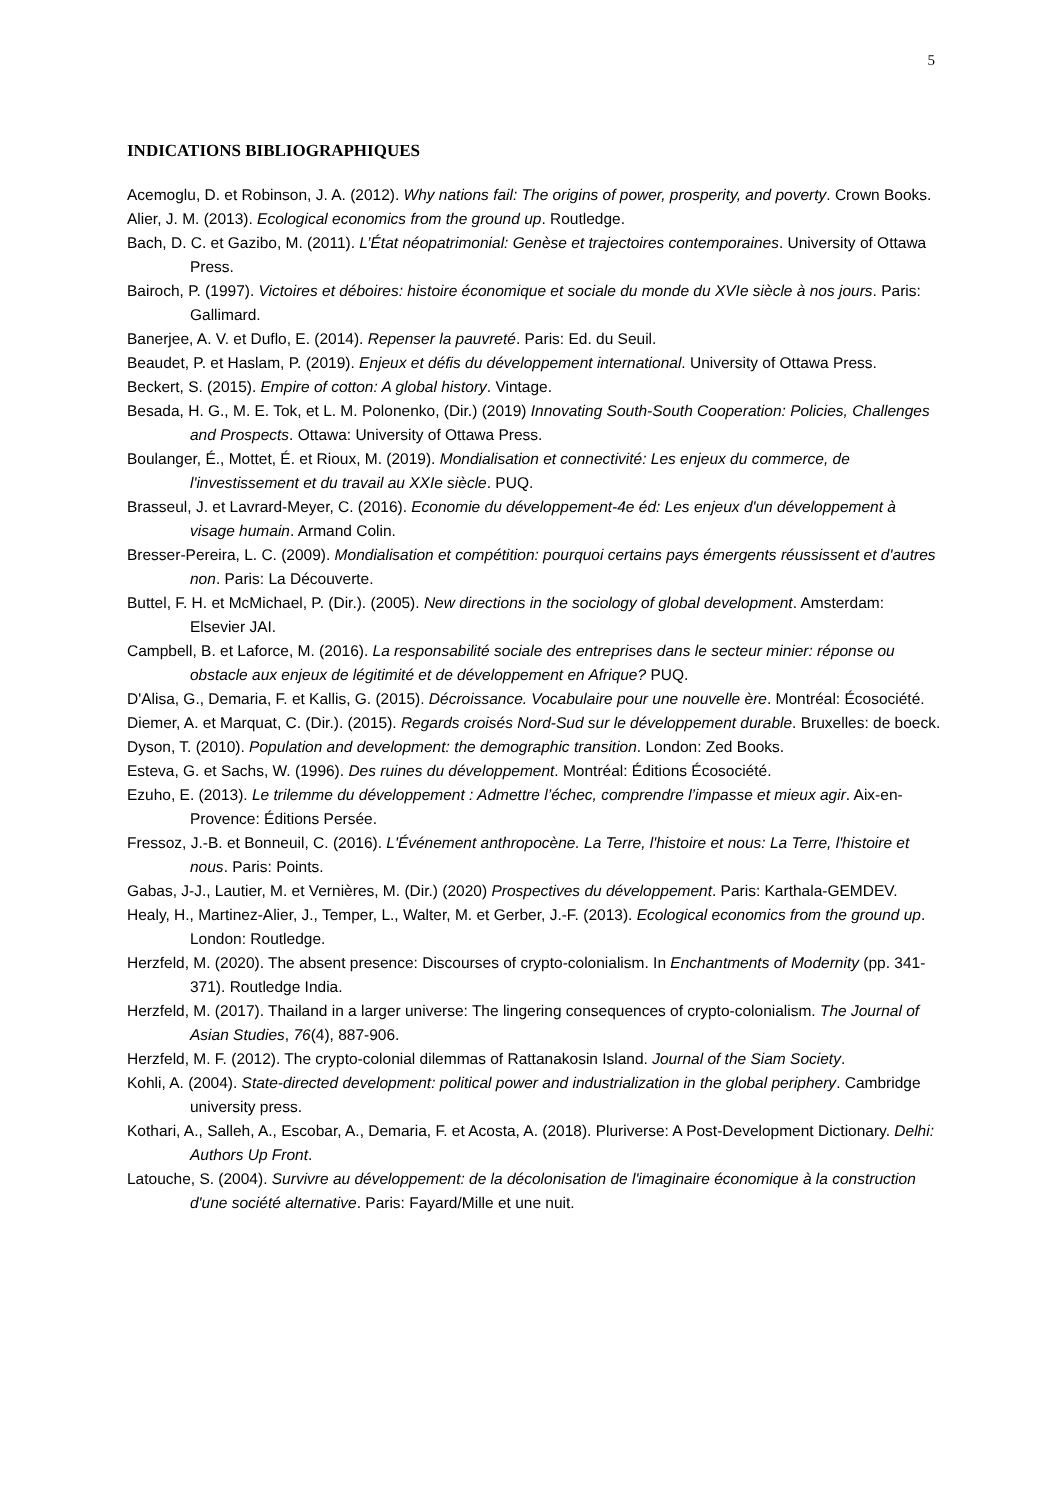5
INDICATIONS BIBLIOGRAPHIQUES
Acemoglu, D. et Robinson, J. A. (2012). Why nations fail: The origins of power, prosperity, and poverty. Crown Books.
Alier, J. M. (2013). Ecological economics from the ground up. Routledge.
Bach, D. C. et Gazibo, M. (2011). L’État néopatrimonial: Genèse et trajectoires contemporaines. University of Ottawa Press.
Bairoch, P. (1997). Victoires et déboires: histoire économique et sociale du monde du XVIe siècle à nos jours. Paris: Gallimard.
Banerjee, A. V. et Duflo, E. (2014). Repenser la pauvreté. Paris: Ed. du Seuil.
Beaudet, P. et Haslam, P. (2019). Enjeux et défis du développement international. University of Ottawa Press.
Beckert, S. (2015). Empire of cotton: A global history. Vintage.
Besada, H. G., M. E. Tok, et L. M. Polonenko, (Dir.) (2019) Innovating South-South Cooperation: Policies, Challenges and Prospects. Ottawa: University of Ottawa Press.
Boulanger, É., Mottet, É. et Rioux, M. (2019). Mondialisation et connectivité: Les enjeux du commerce, de l'investissement et du travail au XXIe siècle. PUQ.
Brasseul, J. et Lavrard-Meyer, C. (2016). Economie du développement-4e éd: Les enjeux d'un développement à visage humain. Armand Colin.
Bresser-Pereira, L. C. (2009). Mondialisation et compétition: pourquoi certains pays émergents réussissent et d'autres non. Paris: La Découverte.
Buttel, F. H. et McMichael, P. (Dir.). (2005). New directions in the sociology of global development. Amsterdam: Elsevier JAI.
Campbell, B. et Laforce, M. (2016). La responsabilité sociale des entreprises dans le secteur minier: réponse ou obstacle aux enjeux de légitimité et de développement en Afrique? PUQ.
D'Alisa, G., Demaria, F. et Kallis, G. (2015). Décroissance. Vocabulaire pour une nouvelle ère. Montréal: Écosociété.
Diemer, A. et Marquat, C. (Dir.). (2015). Regards croisés Nord-Sud sur le développement durable. Bruxelles: de boeck.
Dyson, T. (2010). Population and development: the demographic transition. London: Zed Books.
Esteva, G. et Sachs, W. (1996). Des ruines du développement. Montréal: Éditions Écosociété.
Ezuho, E. (2013). Le trilemme du développement : Admettre l’échec, comprendre l’impasse et mieux agir. Aix-en-Provence: Éditions Persée.
Fressoz, J.-B. et Bonneuil, C. (2016). L'Événement anthropocène. La Terre, l'histoire et nous: La Terre, l'histoire et nous. Paris: Points.
Gabas, J-J., Lautier, M. et Vernières, M. (Dir.) (2020) Prospectives du développement. Paris: Karthala-GEMDEV.
Healy, H., Martinez-Alier, J., Temper, L., Walter, M. et Gerber, J.-F. (2013). Ecological economics from the ground up. London: Routledge.
Herzfeld, M. (2020). The absent presence: Discourses of crypto-colonialism. In Enchantments of Modernity (pp. 341-371). Routledge India.
Herzfeld, M. (2017). Thailand in a larger universe: The lingering consequences of crypto-colonialism. The Journal of Asian Studies, 76(4), 887-906.
Herzfeld, M. F. (2012). The crypto-colonial dilemmas of Rattanakosin Island. Journal of the Siam Society.
Kohli, A. (2004). State-directed development: political power and industrialization in the global periphery. Cambridge university press.
Kothari, A., Salleh, A., Escobar, A., Demaria, F. et Acosta, A. (2018). Pluriverse: A Post-Development Dictionary. Delhi: Authors Up Front.
Latouche, S. (2004). Survivre au développement: de la décolonisation de l'imaginaire économique à la construction d'une société alternative. Paris: Fayard/Mille et une nuit.